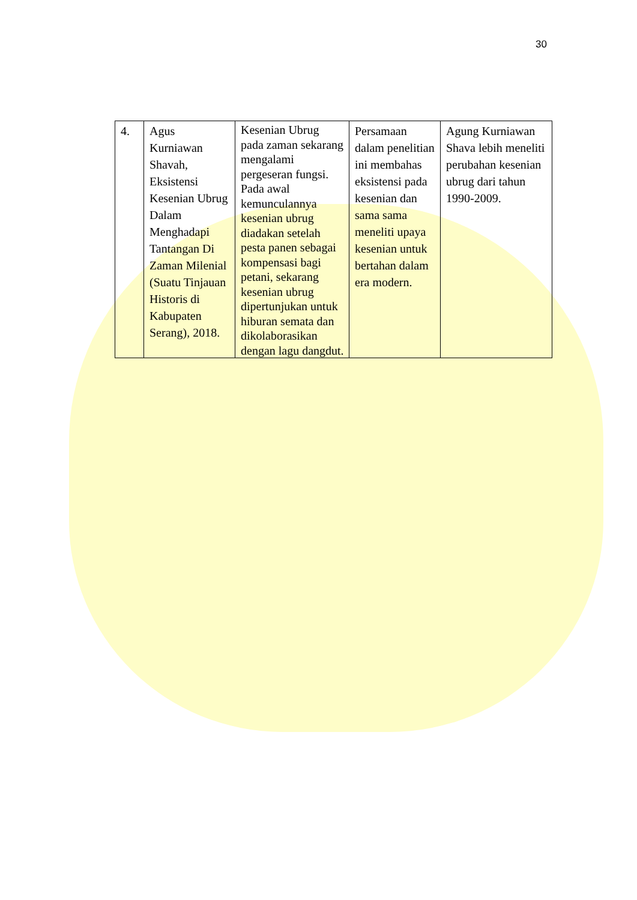30
| 4. | Agus Kurniawan Shavah, Eksistensi Kesenian Ubrug Dalam Menghadapi Tantangan Di Zaman Milenial (Suatu Tinjauan Historis di Kabupaten Serang), 2018. | Kesenian Ubrug pada zaman sekarang mengalami pergeseran fungsi. Pada awal kemunculannya kesenian ubrug diadakan setelah pesta panen sebagai kompensasi bagi petani, sekarang kesenian ubrug dipertunjukan untuk hiburan semata dan dikolaborasikan dengan lagu dangdut. | Persamaan dalam penelitian ini membahas eksistensi pada kesenian dan sama sama meneliti upaya kesenian untuk bertahan dalam era modern. | Agung Kurniawan Shava lebih meneliti perubahan kesenian ubrug dari tahun 1990-2009. |